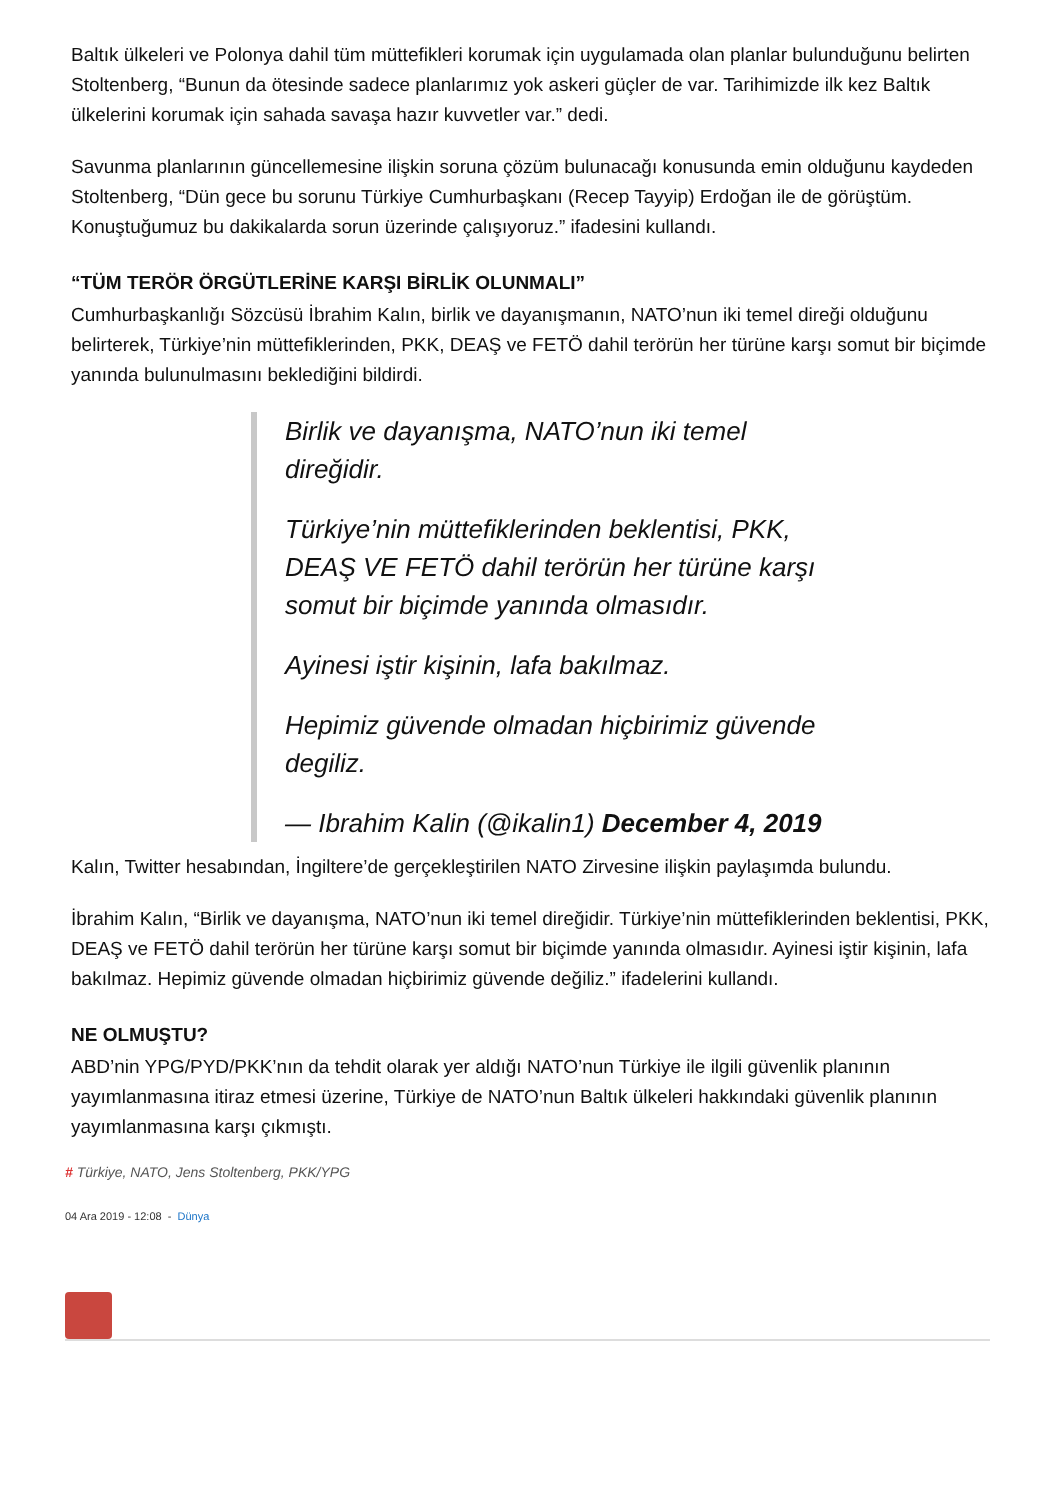Baltık ülkeleri ve Polonya dahil tüm müttefikleri korumak için uygulamada olan planlar bulunduğunu belirten Stoltenberg, “Bunun da ötesinde sadece planlarımız yok askeri güçler de var. Tarihimizde ilk kez Baltık ülkelerini korumak için sahada savaşa hazır kuvvetler var.” dedi.
Savunma planlarının güncellemesine ilişkin soruna çözüm bulunacağı konusunda emin olduğunu kaydeden Stoltenberg, “Dün gece bu sorunu Türkiye Cumhurbaşkanı (Recep Tayyip) Erdoğan ile de görüştüm. Konuştuğumuz bu dakikalarda sorun üzerinde çalışıyoruz.” ifadesini kullandı.
“TÜM TERÖR ÖRGÜTLERİNE KARŞI BİRLİK OLUNMALI”
Cumhurbaşkanlığı Sözcüsü İbrahim Kalın, birlik ve dayanışmanın, NATO’nun iki temel direği olduğunu belirterek, Türkiye’nin müttefiklerinden, PKK, DEAŞ ve FETÖ dahil terörün her türüne karşı somut bir biçimde yanında bulunulmasını beklediğini bildirdi.
Birlik ve dayanışma, NATO’nun iki temel direğidir.
Türkiye’nin müttefiklerinden beklentisi, PKK, DEAŞ VE FETÖ dahil terörün her türüne karşı somut bir biçimde yanında olmasıdır.
Ayinesi iştir kişinin, lafa bakılmaz.
Hepimiz güvende olmadan hiçbirimiz güvende degiliz.
— Ibrahim Kalin (@ikalin1) December 4, 2019
Kalın, Twitter hesabından, İngiltere’de gerçekleştirilen NATO Zirvesine ilişkin paylaşımda bulundu.
İbrahim Kalın, “Birlik ve dayanışma, NATO’nun iki temel direğidir. Türkiye’nin müttefiklerinden beklentisi, PKK, DEAŞ ve FETÖ dahil terörün her türüne karşı somut bir biçimde yanında olmasıdır. Ayinesi iştir kişinin, lafa bakılmaz. Hepimiz güvende olmadan hiçbirimiz güvende değiliz.” ifadelerini kullandı.
NE OLMUŞTU?
ABD’nin YPG/PYD/PKK’nın da tehdit olarak yer aldığı NATO’nun Türkiye ile ilgili güvenlik planının yayımlanmasına itiraz etmesi üzerine, Türkiye de NATO’nun Baltık ülkeleri hakkındaki güvenlik planının yayımlanmasına karşı çıkmıştı.
# Türkiye, NATO, Jens Stoltenberg, PKK/YPG
04 Ara 2019 - 12:08 - Dünya